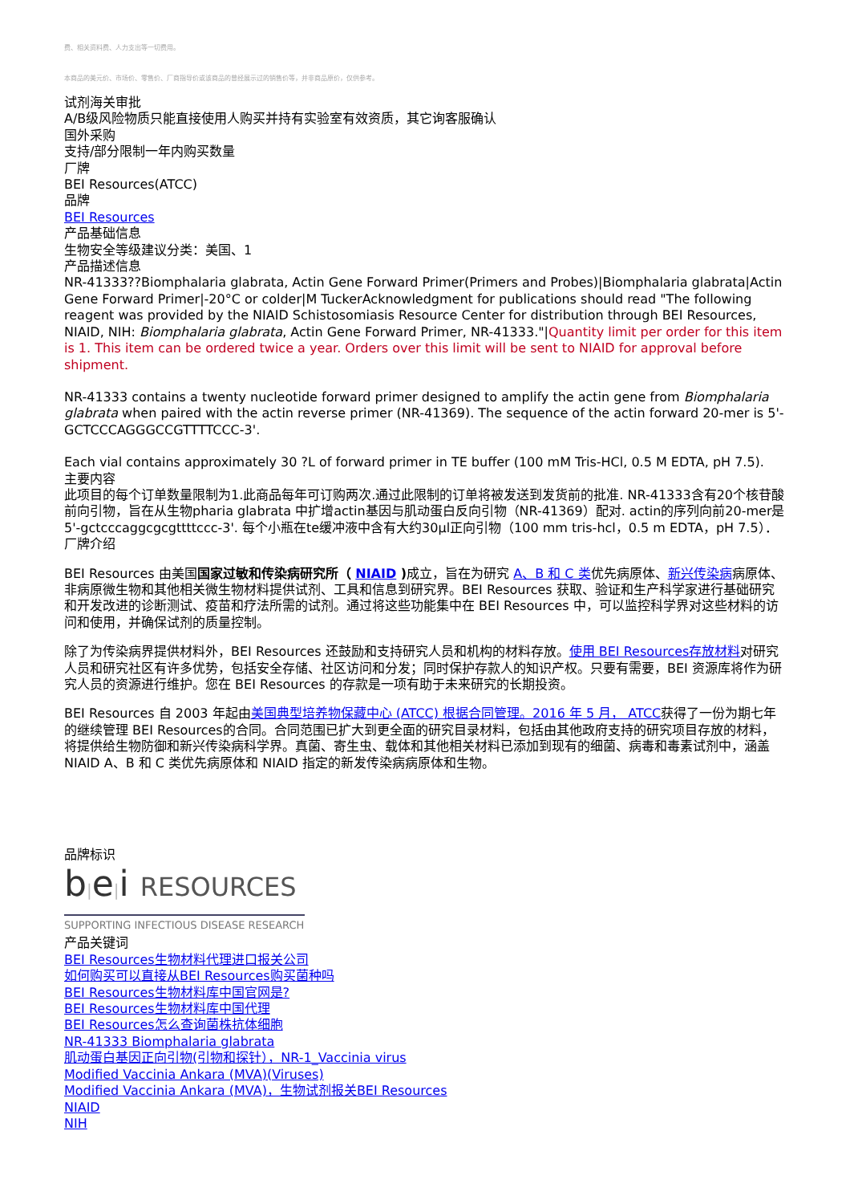费、相关资料费、人力支出等一切费用。
本商品的美元价、市场价、零售价、厂商指导价或该商品的曾经展示过的销售价等，并非商品原价，仅供参考。
试剂海关审批
A/B级风险物质只能直接使用人购买并持有实验室有效资质，其它询客服确认
国外采购
支持/部分限制一年内购买数量
厂牌
BEI Resources(ATCC)
品牌
BEI Resources
产品基础信息
生物安全等级建议分类：美国、1
产品描述信息
NR-41333??Biomphalaria glabrata, Actin Gene Forward Primer(Primers and Probes)|Biomphalaria glabrata|Actin Gene Forward Primer|-20°C or colder|M TuckerAcknowledgment for publications should read "The following reagent was provided by the NIAID Schistosomiasis Resource Center for distribution through BEI Resources, NIAID, NIH: Biomphalaria glabrata, Actin Gene Forward Primer, NR-41333."|Quantity limit per order for this item is 1. This item can be ordered twice a year. Orders over this limit will be sent to NIAID for approval before shipment.
NR-41333 contains a twenty nucleotide forward primer designed to amplify the actin gene from Biomphalaria glabrata when paired with the actin reverse primer (NR-41369). The sequence of the actin forward 20-mer is 5'-GCTCCCAGGGCCGTTTTCCC-3'.
Each vial contains approximately 30 ?L of forward primer in TE buffer (100 mM Tris-HCl, 0.5 M EDTA, pH 7.5).
主要内容
此项目的每个订单数量限制为1.此商品每年可订购两次.通过此限制的订单将被发送到发货前的批准. NR-41333含有20个核苷酸前向引物，旨在从生物pharia glabrata 中扩增actin基因与肌动蛋白反向引物（NR-41369）配对. actin的序列向前20-mer是5'-gctcccaggcgcgttttccc-3'. 每个小瓶在te缓冲液中含有大约30μl正向引物（100 mm tris-hcl，0.5 m EDTA，pH 7.5）．
厂牌介绍
BEI Resources 由美国国家过敏和传染病研究所（ NIAID ) 成立，旨在为研究 A、B 和 C 类优先病原体、新兴传染病病原体、非病原微生物和其他相关微生物材料提供试剂、工具和信息到研究界。BEI Resources 获取、验证和生产科学家进行基础研究和开发改进的诊断测试、疫苗和疗法所需的试剂。通过将这些功能集中在 BEI Resources 中，可以监控科学界对这些材料的访问和使用，并确保试剂的质量控制。
除了为传染病界提供材料外，BEI Resources 还鼓励和支持研究人员和机构的材料存放。使用 BEI Resources存放材料对研究人员和研究社区有许多优势，包括安全存储、社区访问和分发；同时保护存款人的知识产权。只要有需要，BEI 资源库将作为研究人员的资源进行维护。您在 BEI Resources 的存款是一项有助于未来研究的长期投资。
BEI Resources 自 2003 年起由美国典型培养物保藏中心 (ATCC) 根据合同管理。2016 年 5 月， ATCC获得了一份为期七年的继续管理 BEI Resources的合同。合同范围已扩大到更全面的研究目录材料，包括由其他政府支持的研究项目存放的材料，将提供给生物防御和新兴传染病科学界。真菌、寄生虫、载体和其他相关材料已添加到现有的细菌、病毒和毒素试剂中，涵盖 NIAID A、B 和 C 类优先病原体和 NIAID 指定的新发传染病病原体和生物。
品牌标识
b|e|i RESOURCES
SUPPORTING INFECTIOUS DISEASE RESEARCH
产品关键词
BEI Resources生物材料代理进口报关公司
如何购买可以直接从BEI Resources购买菌种吗
BEI Resources生物材料库中国官网是?
BEI Resources生物材料库中国代理
BEI Resources怎么查询菌株抗体细胞
NR-41333 Biomphalaria glabrata
肌动蛋白基因正向引物(引物和探针），NR-1_Vaccinia virus
Modified Vaccinia Ankara (MVA)(Viruses)
Modified Vaccinia Ankara (MVA)，生物试剂报关BEI Resources
NIAID
NIH